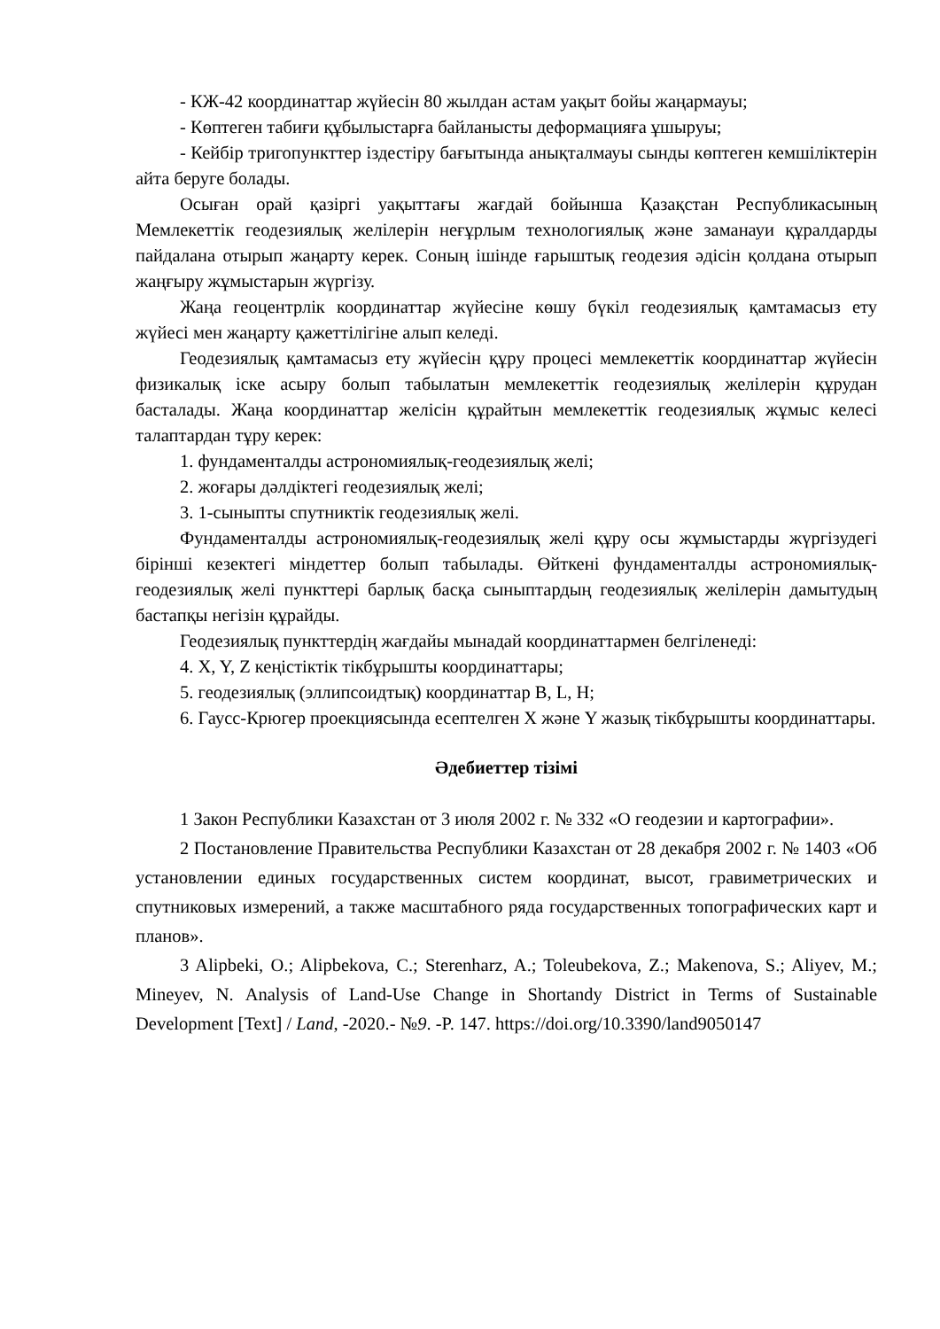- КЖ-42 координаттар жүйесін 80 жылдан астам уақыт бойы жаңармауы;
- Көптеген табиғи құбылыстарға байланысты деформацияға ұшыруы;
- Кейбір тригопункттер іздестіру бағытында анықталмауы сынды көптеген кемшіліктерін айта беруге болады.
Осыған орай қазіргі уақыттағы жағдай бойынша Қазақстан Республикасының Мемлекеттік геодезиялық желілерін неғұрлым технологиялық және заманауи құралдарды пайдалана отырып жаңарту керек. Соның ішінде ғарыштық геодезия әдісін қолдана отырып жаңғыру жұмыстарын жүргізу.
Жаңа геоцентрлік координаттар жүйесіне көшу бүкіл геодезиялық қамтамасыз ету жүйесі мен жаңарту қажеттілігіне алып келеді.
Геодезиялық қамтамасыз ету жүйесін құру процесі мемлекеттік координаттар жүйесін физикалық іске асыру болып табылатын мемлекеттік геодезиялық желілерін құрудан басталады. Жаңа координаттар желісін құрайтын мемлекеттік геодезиялық жұмыс келесі талаптардан тұру керек:
1. фундаменталды астрономиялық-геодезиялық желі;
2. жоғары дәлдіктегі геодезиялық желі;
3. 1-сыныпты спутниктік геодезиялық желі.
Фундаменталды астрономиялық-геодезиялық желі құру осы жұмыстарды жүргізудегі бірінші кезектегі міндеттер болып табылады. Өйткені фундаменталды астрономиялық-геодезиялық желі пункттері барлық басқа сыныптардың геодезиялық желілерін дамытудың бастапқы негізін құрайды.
Геодезиялық пункттердің жағдайы мынадай координаттармен белгіленеді:
4. X, Y, Z кеңістіктік тікбұрышты координаттары;
5. геодезиялық (эллипсоидтық) координаттар B, L, H;
6. Гаусс-Крюгер проекциясында есептелген X және Y жазық тікбұрышты координаттары.
Әдебиеттер тізімі
1 Закон Республики Казахстан от 3 июля 2002 г. № 332 «О геодезии и картографии».
2 Постановление Правительства Республики Казахстан от 28 декабря 2002 г. № 1403 «Об установлении единых государственных систем координат, высот, гравиметрических и спутниковых измерений, а также масштабного ряда государственных топографических карт и планов».
3 Alipbeki, O.; Alipbekova, C.; Sterenharz, A.; Toleubekova, Z.; Makenova, S.; Aliyev, M.; Mineyev, N. Analysis of Land-Use Change in Shortandy District in Terms of Sustainable Development [Text] / Land, -2020.- №9. -P. 147. https://doi.org/10.3390/land9050147